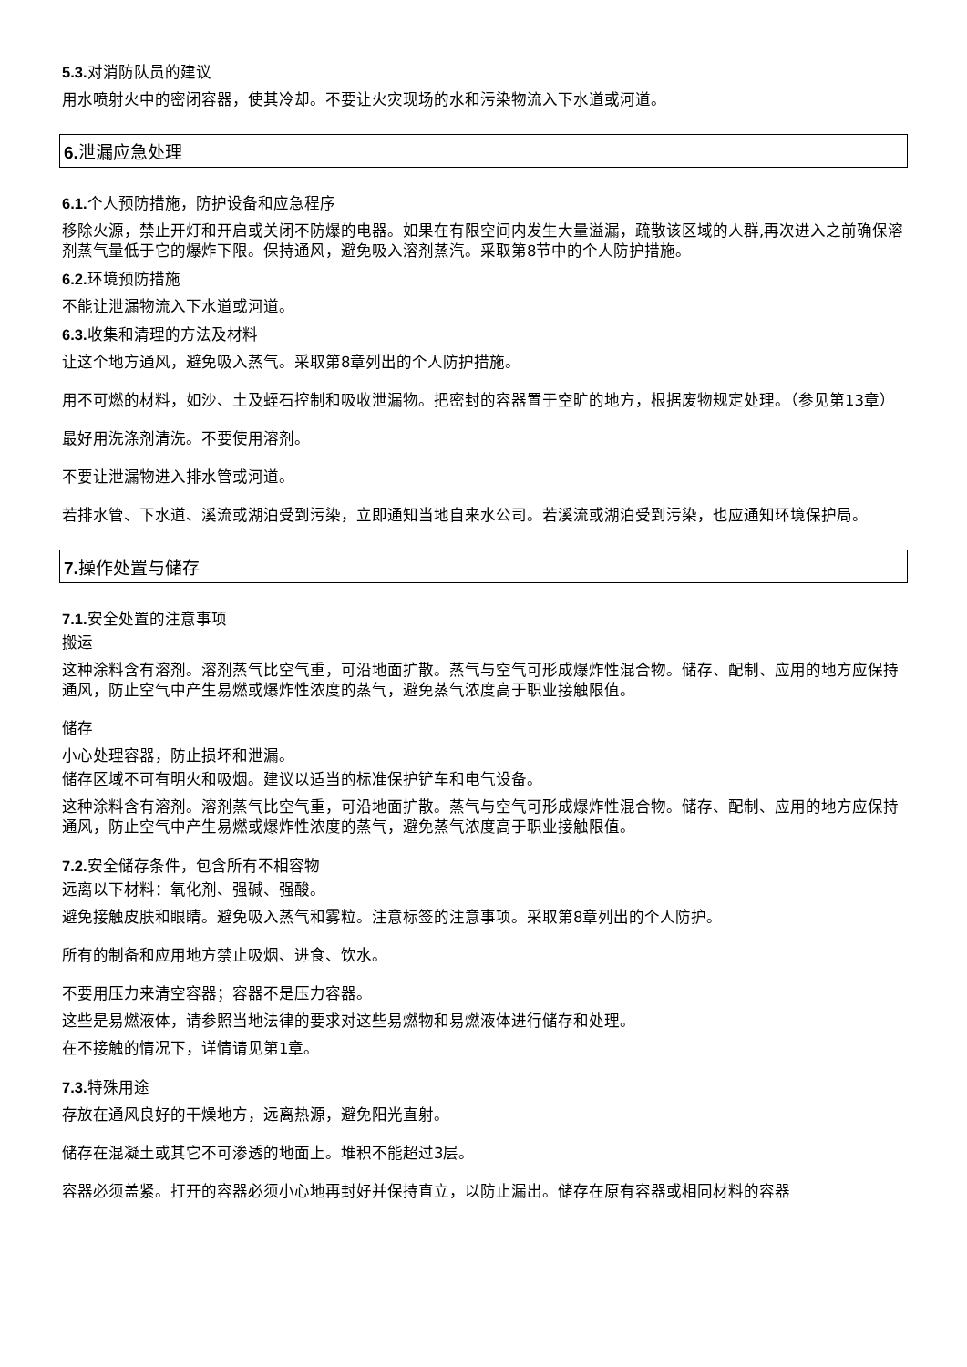5.3. 对消防队员的建议
用水喷射火中的密闭容器，使其冷却。不要让火灾现场的水和污染物流入下水道或河道。
6. 泄漏应急处理
6.1. 个人预防措施，防护设备和应急程序
移除火源，禁止开灯和开启或关闭不防爆的电器。如果在有限空间内发生大量溢漏，疏散该区域的人群,再次进入之前确保溶剂蒸气量低于它的爆炸下限。保持通风，避免吸入溶剂蒸汽。采取第8节中的个人防护措施。
6.2. 环境预防措施
不能让泄漏物流入下水道或河道。
6.3. 收集和清理的方法及材料
让这个地方通风，避免吸入蒸气。采取第8章列出的个人防护措施。
用不可燃的材料，如沙、土及蛭石控制和吸收泄漏物。把密封的容器置于空旷的地方，根据废物规定处理。（参见第13章）
最好用洗涤剂清洗。不要使用溶剂。
不要让泄漏物进入排水管或河道。
若排水管、下水道、溪流或湖泊受到污染，立即通知当地自来水公司。若溪流或湖泊受到污染，也应通知环境保护局。
7. 操作处置与储存
7.1. 安全处置的注意事项
搬运
这种涂料含有溶剂。溶剂蒸气比空气重，可沿地面扩散。蒸气与空气可形成爆炸性混合物。储存、配制、应用的地方应保持通风，防止空气中产生易燃或爆炸性浓度的蒸气，避免蒸气浓度高于职业接触限值。
储存
小心处理容器，防止损坏和泄漏。
储存区域不可有明火和吸烟。建议以适当的标准保护铲车和电气设备。
这种涂料含有溶剂。溶剂蒸气比空气重，可沿地面扩散。蒸气与空气可形成爆炸性混合物。储存、配制、应用的地方应保持通风，防止空气中产生易燃或爆炸性浓度的蒸气，避免蒸气浓度高于职业接触限值。
7.2. 安全储存条件，包含所有不相容物
远离以下材料：氧化剂、强碱、强酸。
避免接触皮肤和眼睛。避免吸入蒸气和雾粒。注意标签的注意事项。采取第8章列出的个人防护。
所有的制备和应用地方禁止吸烟、进食、饮水。
不要用压力来清空容器；容器不是压力容器。
这些是易燃液体，请参照当地法律的要求对这些易燃物和易燃液体进行储存和处理。
在不接触的情况下，详情请见第1章。
7.3. 特殊用途
存放在通风良好的干燥地方，远离热源，避免阳光直射。
储存在混凝土或其它不可渗透的地面上。堆积不能超过3层。
容器必须盖紧。打开的容器必须小心地再封好并保持直立，以防止漏出。储存在原有容器或相同材料的容器